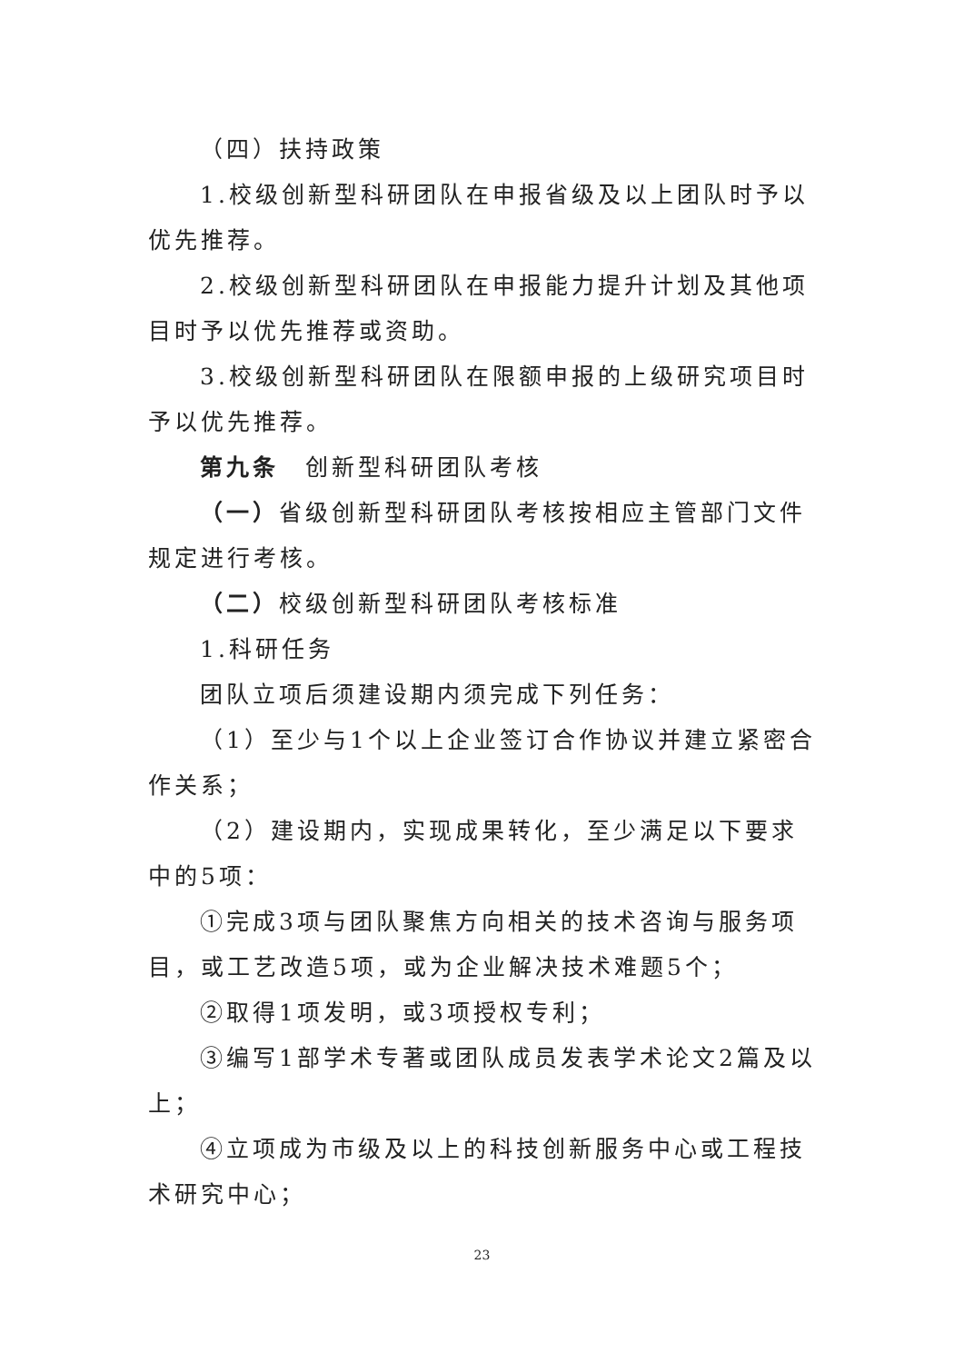（四）扶持政策
1.校级创新型科研团队在申报省级及以上团队时予以优先推荐。
2.校级创新型科研团队在申报能力提升计划及其他项目时予以优先推荐或资助。
3.校级创新型科研团队在限额申报的上级研究项目时予以优先推荐。
第九条　创新型科研团队考核
（一）省级创新型科研团队考核按相应主管部门文件规定进行考核。
（二）校级创新型科研团队考核标准
1.科研任务
团队立项后须建设期内须完成下列任务：
（1）至少与1个以上企业签订合作协议并建立紧密合作关系；
（2）建设期内，实现成果转化，至少满足以下要求中的5项：
①完成3项与团队聚焦方向相关的技术咨询与服务项目，或工艺改造5项，或为企业解决技术难题5个；
②取得1项发明，或3项授权专利；
③编写1部学术专著或团队成员发表学术论文2篇及以上；
④立项成为市级及以上的科技创新服务中心或工程技术研究中心；
23